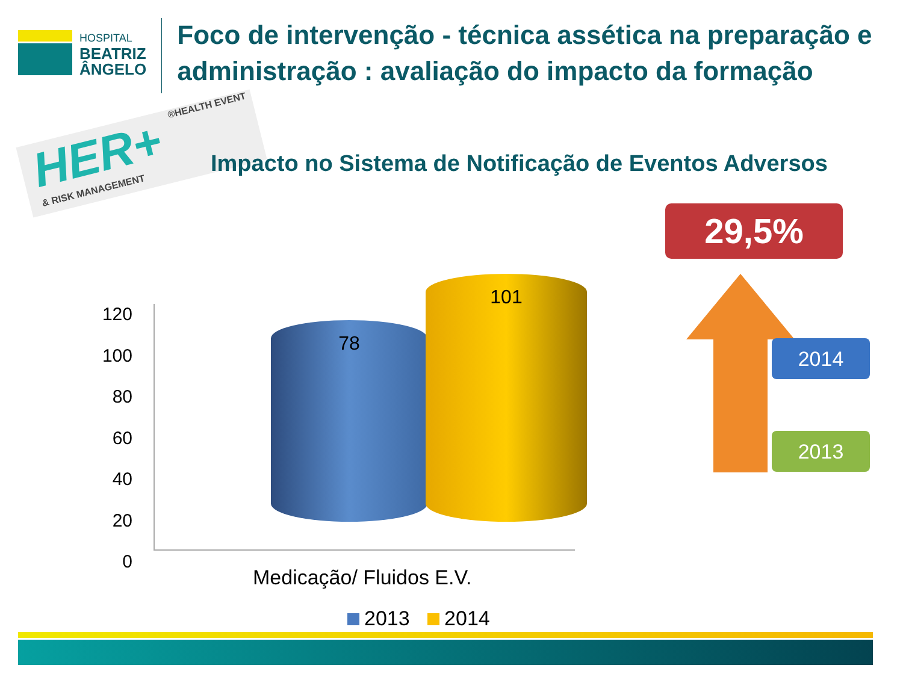HOSPITAL
BEATRIZ
ÂNGELO
Foco de intervenção - técnica assética na preparação e administração : avaliação do impacto da formação
HER+ ®HEALTH EVENT & RISK MANAGEMENT
Impacto no Sistema de Notificação de Eventos Adversos
29,5%
120
100
80
60
40
20
0
78
101
Medicação/ Fluidos E.V.
2013 2014
2014
2013